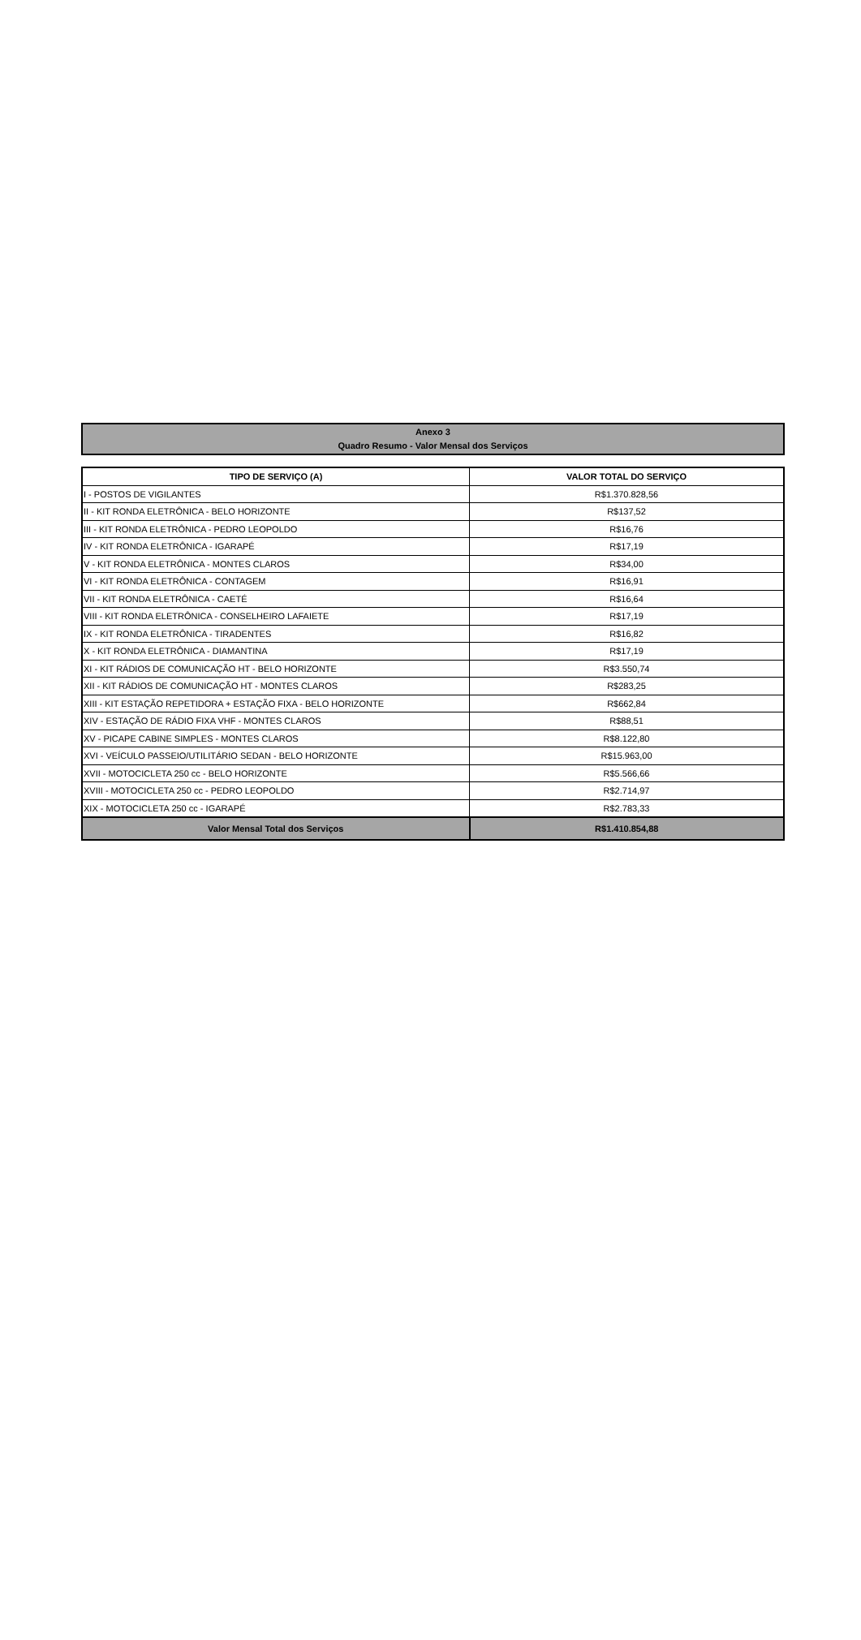Anexo 3
Quadro Resumo - Valor Mensal dos Serviços
| TIPO DE SERVIÇO (A) | VALOR TOTAL DO SERVIÇO |
| --- | --- |
| I - POSTOS DE VIGILANTES | R$1.370.828,56 |
| II - KIT RONDA ELETRÔNICA - BELO HORIZONTE | R$137,52 |
| III - KIT RONDA ELETRÔNICA - PEDRO LEOPOLDO | R$16,76 |
| IV - KIT RONDA ELETRÔNICA - IGARAPÉ | R$17,19 |
| V - KIT RONDA ELETRÔNICA - MONTES CLAROS | R$34,00 |
| VI - KIT RONDA ELETRÔNICA - CONTAGEM | R$16,91 |
| VII - KIT RONDA ELETRÔNICA - CAETÉ | R$16,64 |
| VIII - KIT RONDA ELETRÔNICA - CONSELHEIRO LAFAIETE | R$17,19 |
| IX - KIT RONDA ELETRÔNICA - TIRADENTES | R$16,82 |
| X - KIT RONDA ELETRÔNICA - DIAMANTINA | R$17,19 |
| XI - KIT RÁDIOS DE COMUNICAÇÃO HT - BELO HORIZONTE | R$3.550,74 |
| XII - KIT RÁDIOS DE COMUNICAÇÃO HT - MONTES CLAROS | R$283,25 |
| XIII - KIT ESTAÇÃO REPETIDORA + ESTAÇÃO FIXA - BELO HORIZONTE | R$662,84 |
| XIV - ESTAÇÃO DE RÁDIO FIXA VHF - MONTES CLAROS | R$88,51 |
| XV - PICAPE CABINE SIMPLES - MONTES CLAROS | R$8.122,80 |
| XVI - VEÍCULO PASSEIO/UTILITÁRIO SEDAN - BELO HORIZONTE | R$15.963,00 |
| XVII - MOTOCICLETA 250 cc - BELO HORIZONTE | R$5.566,66 |
| XVIII - MOTOCICLETA 250 cc - PEDRO LEOPOLDO | R$2.714,97 |
| XIX - MOTOCICLETA 250 cc - IGARAPÉ | R$2.783,33 |
| Valor Mensal Total dos Serviços | R$1.410.854,88 |